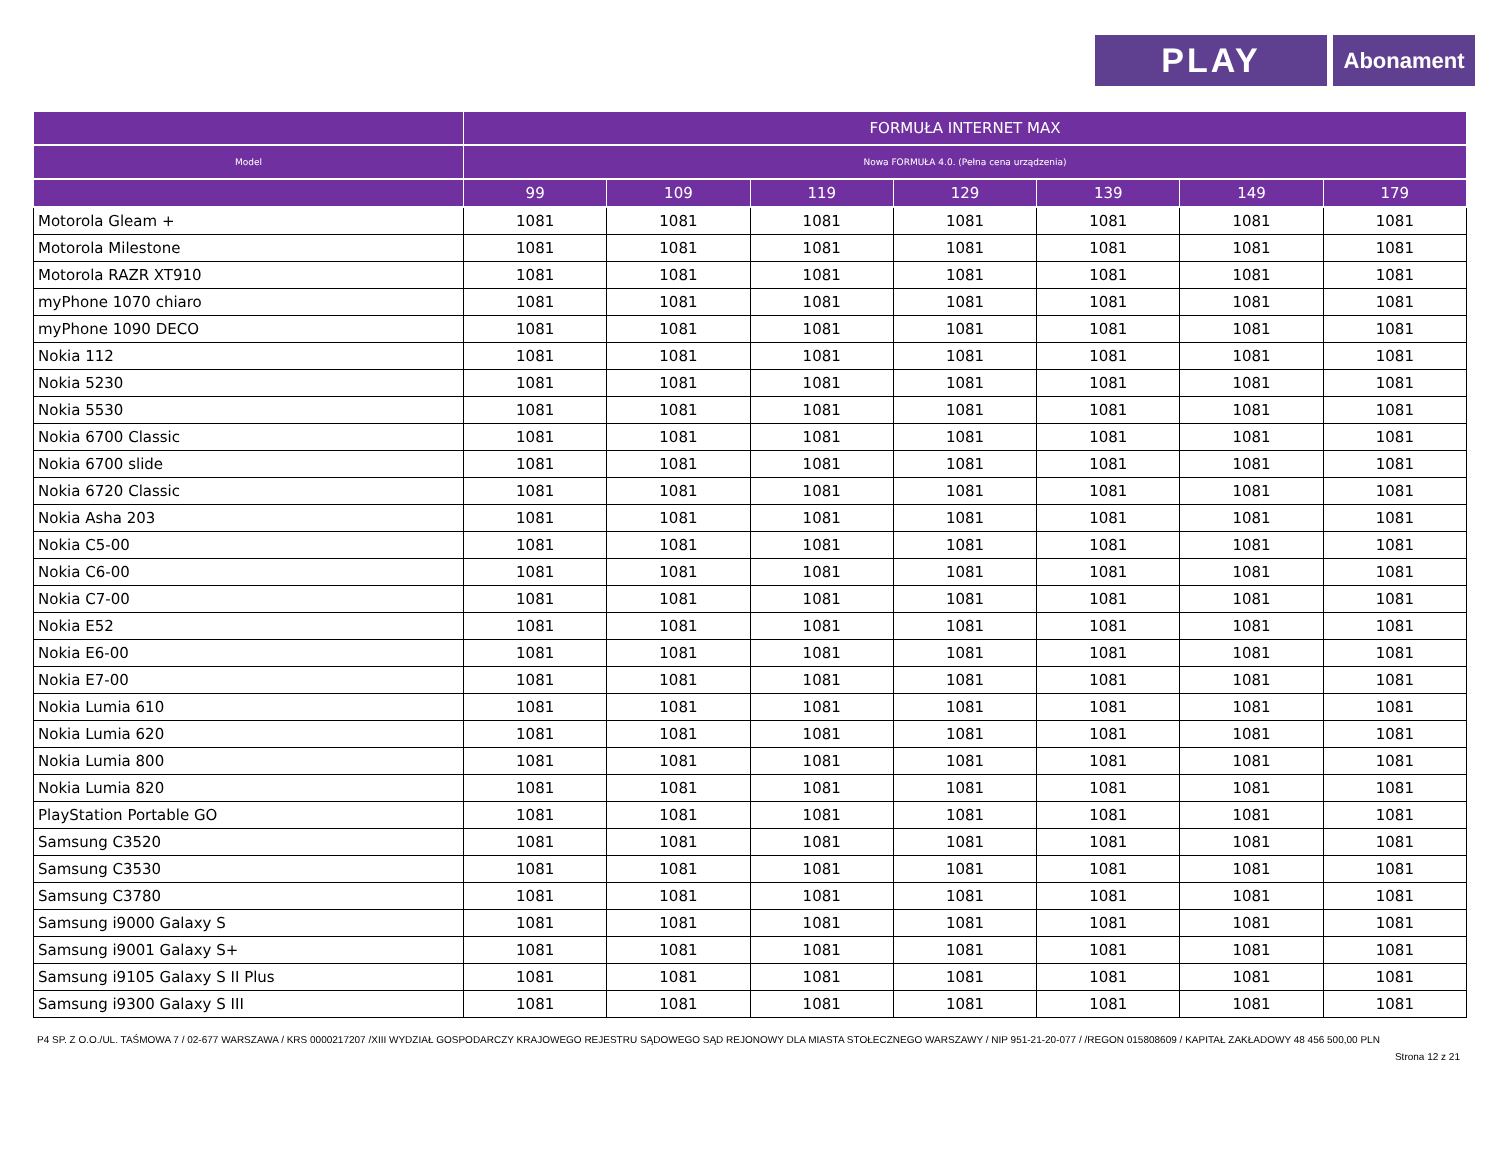PLAY
Abonament
| | FORMUŁA INTERNET MAX | | | | | | |
| --- | --- | --- | --- | --- | --- | --- | --- |
| Model | Nowa FORMUŁA 4.0. (Pełna cena urządzenia) | | | | | | |
| | 99 | 109 | 119 | 129 | 139 | 149 | 179 |
| Motorola Gleam + | 1081 | 1081 | 1081 | 1081 | 1081 | 1081 | 1081 |
| Motorola Milestone | 1081 | 1081 | 1081 | 1081 | 1081 | 1081 | 1081 |
| Motorola RAZR XT910 | 1081 | 1081 | 1081 | 1081 | 1081 | 1081 | 1081 |
| myPhone 1070 chiaro | 1081 | 1081 | 1081 | 1081 | 1081 | 1081 | 1081 |
| myPhone 1090 DECO | 1081 | 1081 | 1081 | 1081 | 1081 | 1081 | 1081 |
| Nokia 112 | 1081 | 1081 | 1081 | 1081 | 1081 | 1081 | 1081 |
| Nokia 5230 | 1081 | 1081 | 1081 | 1081 | 1081 | 1081 | 1081 |
| Nokia 5530 | 1081 | 1081 | 1081 | 1081 | 1081 | 1081 | 1081 |
| Nokia 6700 Classic | 1081 | 1081 | 1081 | 1081 | 1081 | 1081 | 1081 |
| Nokia 6700 slide | 1081 | 1081 | 1081 | 1081 | 1081 | 1081 | 1081 |
| Nokia 6720 Classic | 1081 | 1081 | 1081 | 1081 | 1081 | 1081 | 1081 |
| Nokia Asha 203 | 1081 | 1081 | 1081 | 1081 | 1081 | 1081 | 1081 |
| Nokia C5-00 | 1081 | 1081 | 1081 | 1081 | 1081 | 1081 | 1081 |
| Nokia C6-00 | 1081 | 1081 | 1081 | 1081 | 1081 | 1081 | 1081 |
| Nokia C7-00 | 1081 | 1081 | 1081 | 1081 | 1081 | 1081 | 1081 |
| Nokia E52 | 1081 | 1081 | 1081 | 1081 | 1081 | 1081 | 1081 |
| Nokia E6-00 | 1081 | 1081 | 1081 | 1081 | 1081 | 1081 | 1081 |
| Nokia E7-00 | 1081 | 1081 | 1081 | 1081 | 1081 | 1081 | 1081 |
| Nokia Lumia 610 | 1081 | 1081 | 1081 | 1081 | 1081 | 1081 | 1081 |
| Nokia Lumia 620 | 1081 | 1081 | 1081 | 1081 | 1081 | 1081 | 1081 |
| Nokia Lumia 800 | 1081 | 1081 | 1081 | 1081 | 1081 | 1081 | 1081 |
| Nokia Lumia 820 | 1081 | 1081 | 1081 | 1081 | 1081 | 1081 | 1081 |
| PlayStation Portable GO | 1081 | 1081 | 1081 | 1081 | 1081 | 1081 | 1081 |
| Samsung C3520 | 1081 | 1081 | 1081 | 1081 | 1081 | 1081 | 1081 |
| Samsung C3530 | 1081 | 1081 | 1081 | 1081 | 1081 | 1081 | 1081 |
| Samsung C3780 | 1081 | 1081 | 1081 | 1081 | 1081 | 1081 | 1081 |
| Samsung i9000 Galaxy S | 1081 | 1081 | 1081 | 1081 | 1081 | 1081 | 1081 |
| Samsung i9001 Galaxy S+ | 1081 | 1081 | 1081 | 1081 | 1081 | 1081 | 1081 |
| Samsung i9105 Galaxy S II Plus | 1081 | 1081 | 1081 | 1081 | 1081 | 1081 | 1081 |
| Samsung i9300 Galaxy S III | 1081 | 1081 | 1081 | 1081 | 1081 | 1081 | 1081 |
P4 SP. Z O.O./UL. TAŚMOWA 7 / 02-677 WARSZAWA / KRS 0000217207 /XIII WYDZIAŁ GOSPODARCZY KRAJOWEGO REJESTRU SĄDOWEGO SĄD REJONOWY DLA MIASTA STOŁECZNEGO WARSZAWY / NIP 951-21-20-077 / /REGON 015808609 / KAPITAŁ ZAKŁADOWY 48 456 500,00 PLN
Strona 12 z 21